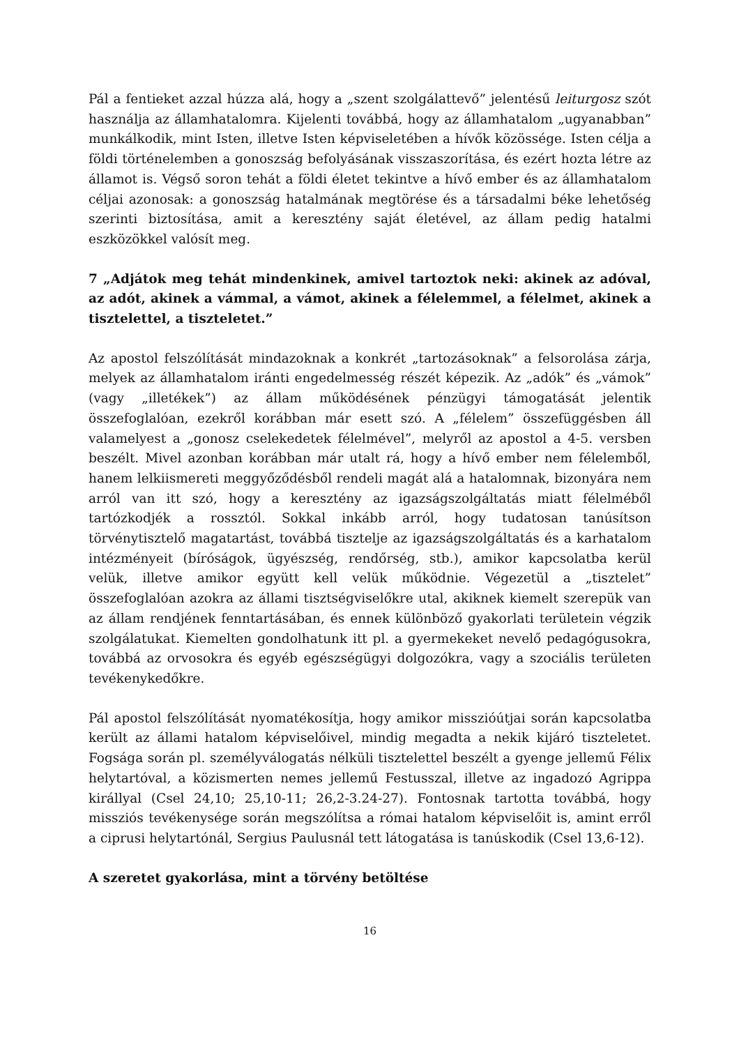Pál a fentieket azzal húzza alá, hogy a „szent szolgálattevő” jelentésű leiturgosz szót használja az államhatalomra. Kijelenti továbbá, hogy az államhatalom „ugyanabban” munkálkodik, mint Isten, illetve Isten képviseletében a hívők közössége. Isten célja a földi történelemben a gonoszság befolyásának visszaszorítása, és ezért hozta létre az államot is. Végső soron tehát a földi életet tekintve a hívő ember és az államhatalom céljai azonosak: a gonoszság hatalmának megtörése és a társadalmi béke lehetőség szerinti biztosítása, amit a keresztény saját életével, az állam pedig hatalmi eszközökkel valósít meg.
7 „Adjátok meg tehát mindenkinek, amivel tartoztok neki: akinek az adóval, az adót, akinek a vámmal, a vámot, akinek a félelemmel, a félelmet, akinek a tisztelettel, a tiszteletet.”
Az apostol felszólítását mindazoknak a konkrét „tartozásoknak” a felsorolása zárja, melyek az államhatalom iránti engedelmesség részét képezik. Az „adók” és „vámok” (vagy „illetékek”) az állam működésének pénzügyi támogatását jelentik összefoglalóan, ezekről korábban már esett szó. A „félelem” összefüggésben áll valamelyest a „gonosz cselekedetek félelmével”, melyről az apostol a 4-5. versben beszélt. Mivel azonban korábban már utalt rá, hogy a hívő ember nem félelemből, hanem lelkiismereti meggyőződésből rendeli magát alá a hatalomnak, bizonyára nem arról van itt szó, hogy a keresztény az igazságszolgáltatás miatt félelméből tartózkodjék a rossztól. Sokkal inkább arról, hogy tudatosan tanúsítson törvénytisztelő magatartást, továbbá tisztelje az igazságszolgáltatás és a karhatalom intézményeit (bíróságok, ügyészség, rendőrség, stb.), amikor kapcsolatba kerül velük, illetve amikor együtt kell velük működnie. Végezetül a „tisztelet” összefoglalóan azokra az állami tisztségviselőkre utal, akiknek kiemelt szerepük van az állam rendjének fenntartásában, és ennek különböző gyakorlati területein végzik szolgálatukat. Kiemelten gondolhatunk itt pl. a gyermekeket nevelő pedagógusokra, továbbá az orvosokra és egyéb egészségügyi dolgozókra, vagy a szociális területen tevékenykedőkre.
Pál apostol felszólítását nyomatékosítja, hogy amikor misszióútjai során kapcsolatba került az állami hatalom képviselőivel, mindig megadta a nekik kijáró tiszteletet. Fogsága során pl. személyválogatás nélküli tisztelettel beszélt a gyenge jellemű Félix helytartóval, a közismerten nemes jellemű Festusszal, illetve az ingadozó Agrippa királlyal (Csel 24,10; 25,10-11; 26,2-3.24-27). Fontosnak tartotta továbbá, hogy missziós tevékenysége során megszólítsa a római hatalom képviselőit is, amint erről a ciprusi helytartónál, Sergius Paulusnál tett látogatása is tanúskodik (Csel 13,6-12).
A szeretet gyakorlása, mint a törvény betöltése
16